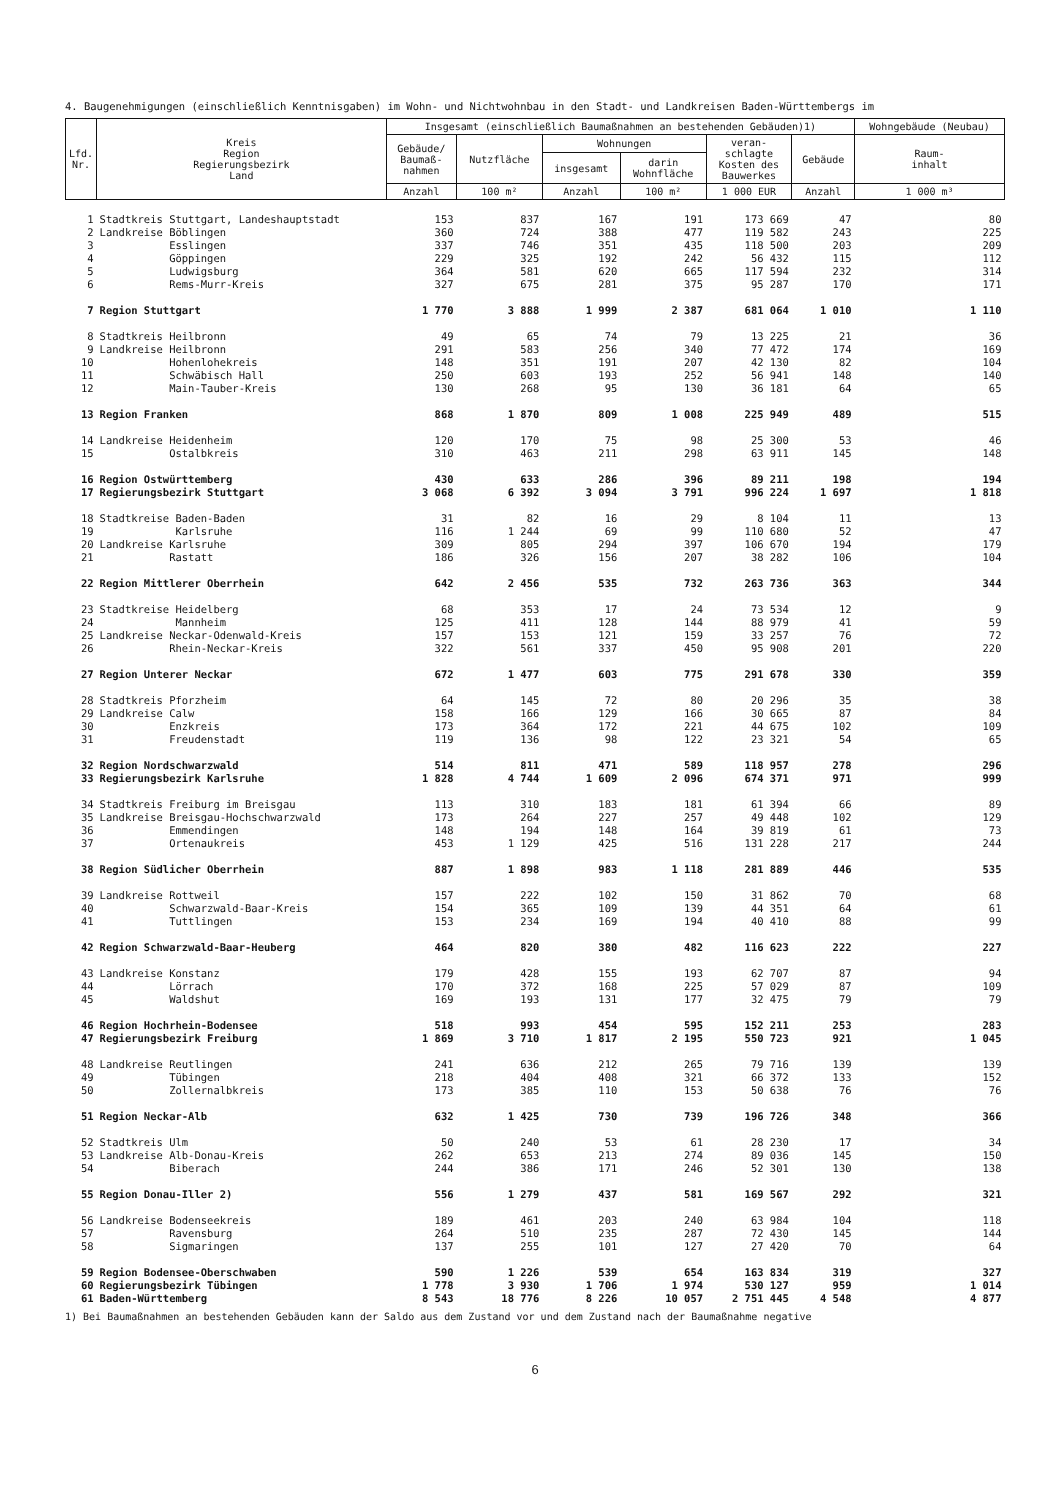4. Baugenehmigungen (einschließlich Kenntnisgaben) im Wohn- und Nichtwohnbau in den Stadt- und Landkreisen Baden-Württembergs im
| Lfd. Nr. | Kreis Region Regierungsbezirk Land | Insgesamt (einschließlich Baumaßnahmen an bestehenden Gebäuden)1) | | | | | | Wohngebäude (Neubau) |
| --- | --- | --- | --- | --- | --- | --- | --- | --- |
| | | Gebäude/ Baumaß- nahmen | Nutzfläche | Wohnungen | | veran- schlagte Kosten des Bauwerkes | Gebäude | Raum- inhalt |
| | | | | insgesamt | darin Wohnfläche | | | |
| | | Anzahl | 100 m² | Anzahl | 100 m² | 1 000 EUR | Anzahl | 1 000 m³ |
| 1 | Stadtkreis Stuttgart, Landeshauptstadt | 153 | 837 | 167 | 191 | 173 669 | 47 | 80 |
| 2 | Landkreise Böblingen | 360 | 724 | 388 | 477 | 119 582 | 243 | 225 |
| 3 | Esslingen | 337 | 746 | 351 | 435 | 118 500 | 203 | 209 |
| 4 | Göppingen | 229 | 325 | 192 | 242 | 56 432 | 115 | 112 |
| 5 | Ludwigsburg | 364 | 581 | 620 | 665 | 117 594 | 232 | 314 |
| 6 | Rems-Murr-Kreis | 327 | 675 | 281 | 375 | 95 287 | 170 | 171 |
| 7 | Region Stuttgart | 1 770 | 3 888 | 1 999 | 2 387 | 681 064 | 1 010 | 1 110 |
| 8 | Stadtkreis Heilbronn | 49 | 65 | 74 | 79 | 13 225 | 21 | 36 |
| 9 | Landkreise Heilbronn | 291 | 583 | 256 | 340 | 77 472 | 174 | 169 |
| 10 | Hohenlohekreis | 148 | 351 | 191 | 207 | 42 130 | 82 | 104 |
| 11 | Schwäbisch Hall | 250 | 603 | 193 | 252 | 56 941 | 148 | 140 |
| 12 | Main-Tauber-Kreis | 130 | 268 | 95 | 130 | 36 181 | 64 | 65 |
| 13 | Region Franken | 868 | 1 870 | 809 | 1 008 | 225 949 | 489 | 515 |
| 14 | Landkreise Heidenheim | 120 | 170 | 75 | 98 | 25 300 | 53 | 46 |
| 15 | Ostalbkreis | 310 | 463 | 211 | 298 | 63 911 | 145 | 148 |
| 16 | Region Ostwürttemberg | 430 | 633 | 286 | 396 | 89 211 | 198 | 194 |
| 17 | Regierungsbezirk Stuttgart | 3 068 | 6 392 | 3 094 | 3 791 | 996 224 | 1 697 | 1 818 |
| 18 | Stadtkreise Baden-Baden | 31 | 82 | 16 | 29 | 8 104 | 11 | 13 |
| 19 | Karlsruhe | 116 | 1 244 | 69 | 99 | 110 680 | 52 | 47 |
| 20 | Landkreise Karlsruhe | 309 | 805 | 294 | 397 | 106 670 | 194 | 179 |
| 21 | Rastatt | 186 | 326 | 156 | 207 | 38 282 | 106 | 104 |
| 22 | Region Mittlerer Oberrhein | 642 | 2 456 | 535 | 732 | 263 736 | 363 | 344 |
| 23 | Stadtkreise Heidelberg | 68 | 353 | 17 | 24 | 73 534 | 12 | 9 |
| 24 | Mannheim | 125 | 411 | 128 | 144 | 88 979 | 41 | 59 |
| 25 | Landkreise Neckar-Odenwald-Kreis | 157 | 153 | 121 | 159 | 33 257 | 76 | 72 |
| 26 | Rhein-Neckar-Kreis | 322 | 561 | 337 | 450 | 95 908 | 201 | 220 |
| 27 | Region Unterer Neckar | 672 | 1 477 | 603 | 775 | 291 678 | 330 | 359 |
| 28 | Stadtkreis Pforzheim | 64 | 145 | 72 | 80 | 20 296 | 35 | 38 |
| 29 | Landkreise Calw | 158 | 166 | 129 | 166 | 30 665 | 87 | 84 |
| 30 | Enzkreis | 173 | 364 | 172 | 221 | 44 675 | 102 | 109 |
| 31 | Freudenstadt | 119 | 136 | 98 | 122 | 23 321 | 54 | 65 |
| 32 | Region Nordschwarzwald | 514 | 811 | 471 | 589 | 118 957 | 278 | 296 |
| 33 | Regierungsbezirk Karlsruhe | 1 828 | 4 744 | 1 609 | 2 096 | 674 371 | 971 | 999 |
| 34 | Stadtkreis Freiburg im Breisgau | 113 | 310 | 183 | 181 | 61 394 | 66 | 89 |
| 35 | Landkreise Breisgau-Hochschwarzwald | 173 | 264 | 227 | 257 | 49 448 | 102 | 129 |
| 36 | Emmendingen | 148 | 194 | 148 | 164 | 39 819 | 61 | 73 |
| 37 | Ortenaukreis | 453 | 1 129 | 425 | 516 | 131 228 | 217 | 244 |
| 38 | Region Südlicher Oberrhein | 887 | 1 898 | 983 | 1 118 | 281 889 | 446 | 535 |
| 39 | Landkreise Rottweil | 157 | 222 | 102 | 150 | 31 862 | 70 | 68 |
| 40 | Schwarzwald-Baar-Kreis | 154 | 365 | 109 | 139 | 44 351 | 64 | 61 |
| 41 | Tuttlingen | 153 | 234 | 169 | 194 | 40 410 | 88 | 99 |
| 42 | Region Schwarzwald-Baar-Heuberg | 464 | 820 | 380 | 482 | 116 623 | 222 | 227 |
| 43 | Landkreise Konstanz | 179 | 428 | 155 | 193 | 62 707 | 87 | 94 |
| 44 | Lörrach | 170 | 372 | 168 | 225 | 57 029 | 87 | 109 |
| 45 | Waldshut | 169 | 193 | 131 | 177 | 32 475 | 79 | 79 |
| 46 | Region Hochrhein-Bodensee | 518 | 993 | 454 | 595 | 152 211 | 253 | 283 |
| 47 | Regierungsbezirk Freiburg | 1 869 | 3 710 | 1 817 | 2 195 | 550 723 | 921 | 1 045 |
| 48 | Landkreise Reutlingen | 241 | 636 | 212 | 265 | 79 716 | 139 | 139 |
| 49 | Tübingen | 218 | 404 | 408 | 321 | 66 372 | 133 | 152 |
| 50 | Zollernalbkreis | 173 | 385 | 110 | 153 | 50 638 | 76 | 76 |
| 51 | Region Neckar-Alb | 632 | 1 425 | 730 | 739 | 196 726 | 348 | 366 |
| 52 | Stadtkreis Ulm | 50 | 240 | 53 | 61 | 28 230 | 17 | 34 |
| 53 | Landkreise Alb-Donau-Kreis | 262 | 653 | 213 | 274 | 89 036 | 145 | 150 |
| 54 | Biberach | 244 | 386 | 171 | 246 | 52 301 | 130 | 138 |
| 55 | Region Donau-Iller 2) | 556 | 1 279 | 437 | 581 | 169 567 | 292 | 321 |
| 56 | Landkreise Bodenseekreis | 189 | 461 | 203 | 240 | 63 984 | 104 | 118 |
| 57 | Ravensburg | 264 | 510 | 235 | 287 | 72 430 | 145 | 144 |
| 58 | Sigmaringen | 137 | 255 | 101 | 127 | 27 420 | 70 | 64 |
| 59 | Region Bodensee-Oberschwaben | 590 | 1 226 | 539 | 654 | 163 834 | 319 | 327 |
| 60 | Regierungsbezirk Tübingen | 1 778 | 3 930 | 1 706 | 1 974 | 530 127 | 959 | 1 014 |
| 61 | Baden-Württemberg | 8 543 | 18 776 | 8 226 | 10 057 | 2 751 445 | 4 548 | 4 877 |
1) Bei Baumaßnahmen an bestehenden Gebäuden kann der Saldo aus dem Zustand vor und dem Zustand nach der Baumaßnahme negative
6